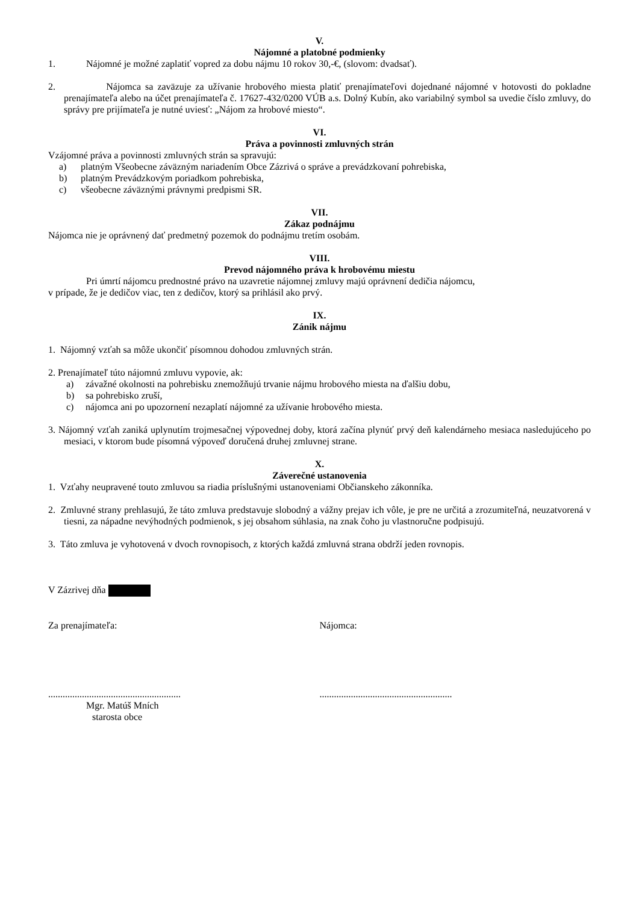V.
Nájomné a platobné podmienky
1. Nájomné je možné zaplatiť vopred za dobu nájmu 10 rokov 30,-€, (slovom: dvadsať).
2. Nájomca sa zaväzuje za užívanie hrobového miesta platiť prenajímateľovi dojednané nájomné v hotovosti do pokladne prenajímateľa alebo na účet prenajímateľa č. 17627-432/0200 VÚB a.s. Dolný Kubín, ako variabilný symbol sa uvedie číslo zmluvy, do správy pre prijímateľa je nutné uviesť: „Nájom za hrobové miesto“.
VI.
Práva a povinnosti zmluvných strán
Vzájomné práva a povinnosti zmluvných strán sa spravujú:
a) platným Všeobecne záväzným nariadením Obce Zázrivá o správe a prevádzkovaní pohrebiska,
b) platným Prevádzkovým poriadkom pohrebiska,
c) všeobecne záväznými právnymi predpismi SR.
VII.
Zákaz podnájmu
Nájomca nie je oprávnený dať predmetný pozemok do podnájmu tretím osobám.
VIII.
Prevod nájomného práva k hrobovému miestu
Pri úmrtí nájomcu prednostné právo na uzavretie nájomnej zmluvy majú oprávnení dedičia nájomcu,
v prípade, že je dedičov viac, ten z dedičov, ktorý sa prihlásil ako prvý.
IX.
Zánik nájmu
1. Nájomný vzťah sa môže ukončiť písomnou dohodou zmluvných strán.
2. Prenajímateľ túto nájomnú zmluvu vypovie, ak:
a) závažné okolnosti na pohrebisku znemožňujú trvanie nájmu hrobového miesta na ďalšiu dobu,
b) sa pohrebisko zruší,
c) nájomca ani po upozornení nezaplatí nájomné za užívanie hrobového miesta.
3. Nájomný vzťah zaniká uplynutím trojmesačnej výpovednej doby, ktorá začína plynúť prvý deň kalendárneho mesiaca nasledujúceho po mesiaci, v ktorom bude písomná výpoveď doručená druhej zmluvnej strane.
X.
Záverečné ustanovenia
1. Vzťahy neupravené touto zmluvou sa riadia príslušnými ustanoveniami Občianskeho zákonníka.
2. Zmluvné strany prehlasujú, že táto zmluva predstavuje slobodný a vážny prejav ich vôle, je pre ne určitá a zrozumiteľná, neuzatvorená v tiesni, za nápadne nevýhodných podmienok, s jej obsahom súhlasia, na znak čoho ju vlastnoručne podpisujú.
3. Táto zmluva je vyhotovená v dvoch rovnopisoch, z ktorých každá zmluvná strana obdrží jeden rovnopis.
V Zázrivej dňa
Za prenajímateľa: Nájomca:
.......................................................
.......................................................
Mgr. Matúš Mních
starosta obce